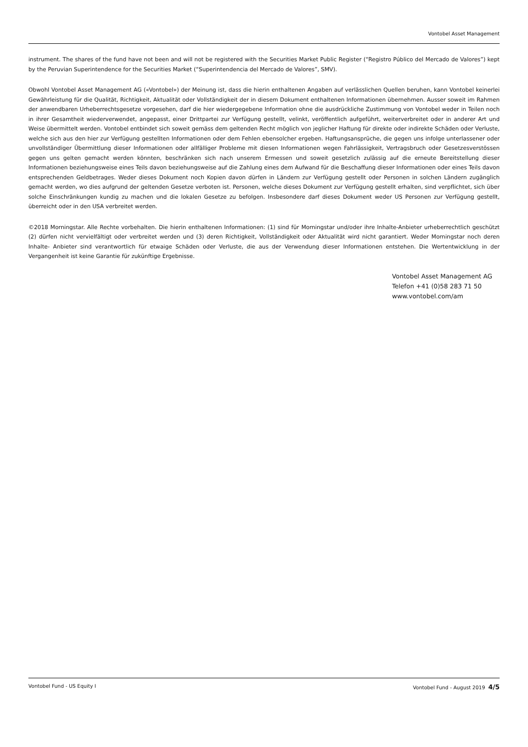Vontobel Asset Management
instrument. The shares of the fund have not been and will not be registered with the Securities Market Public Register (“Registro Público del Mercado de Valores”) kept by the Peruvian Superintendence for the Securities Market (“Superintendencia del Mercado de Valores”, SMV).
Obwohl Vontobel Asset Management AG («Vontobel») der Meinung ist, dass die hierin enthaltenen Angaben auf verlässlichen Quellen beruhen, kann Vontobel keinerlei Gewährleistung für die Qualität, Richtigkeit, Aktualität oder Vollständigkeit der in diesem Dokument enthaltenen Informationen übernehmen. Ausser soweit im Rahmen der anwendbaren Urheberrechtsgesetze vorgesehen, darf die hier wiedergegebene Information ohne die ausdrückliche Zustimmung von Vontobel weder in Teilen noch in ihrer Gesamtheit wiederverwendet, angepasst, einer Drittpartei zur Verfügung gestellt, velinkt, veröffentlich aufgeführt, weiterverbreitet oder in anderer Art und Weise übermittelt werden. Vontobel entbindet sich soweit gemäss dem geltenden Recht möglich von jeglicher Haftung für direkte oder indirekte Schäden oder Verluste, welche sich aus den hier zur Verfügung gestellten Informationen oder dem Fehlen ebensolcher ergeben. Haftungsansprüche, die gegen uns infolge unterlassener oder unvollständiger Übermittlung dieser Informationen oder allfälliger Probleme mit diesen Informationen wegen Fahrlässigkeit, Vertragsbruch oder Gesetzesverstössen gegen uns gelten gemacht werden könnten, beschränken sich nach unserem Ermessen und soweit gesetzlich zulässig auf die erneute Bereitstellung dieser Informationen beziehungsweise eines Teils davon beziehungsweise auf die Zahlung eines dem Aufwand für die Beschaffung dieser Informationen oder eines Teils davon entsprechenden Geldbetrages. Weder dieses Dokument noch Kopien davon dürfen in Ländern zur Verfügung gestellt oder Personen in solchen Ländern zugänglich gemacht werden, wo dies aufgrund der geltenden Gesetze verboten ist. Personen, welche dieses Dokument zur Verfügung gestellt erhalten, sind verpflichtet, sich über solche Einschränkungen kundig zu machen und die lokalen Gesetze zu befolgen. Insbesondere darf dieses Dokument weder US Personen zur Verfügung gestellt, überreicht oder in den USA verbreitet werden.
©2018 Morningstar. Alle Rechte vorbehalten. Die hierin enthaltenen Informationen: (1) sind für Morningstar und/oder ihre Inhalte-Anbieter urheberrechtlich geschützt (2) dürfen nicht vervielfältigt oder verbreitet werden und (3) deren Richtigkeit, Vollständigkeit oder Aktualität wird nicht garantiert. Weder Morningstar noch deren Inhalte- Anbieter sind verantwortlich für etwaige Schäden oder Verluste, die aus der Verwendung dieser Informationen entstehen. Die Wertentwicklung in der Vergangenheit ist keine Garantie für zukünftige Ergebnisse.
Vontobel Asset Management AG
Telefon +41 (0)58 283 71 50
www.vontobel.com/am
Vontobel Fund - US Equity I Vontobel Fund - August 2019 4/5